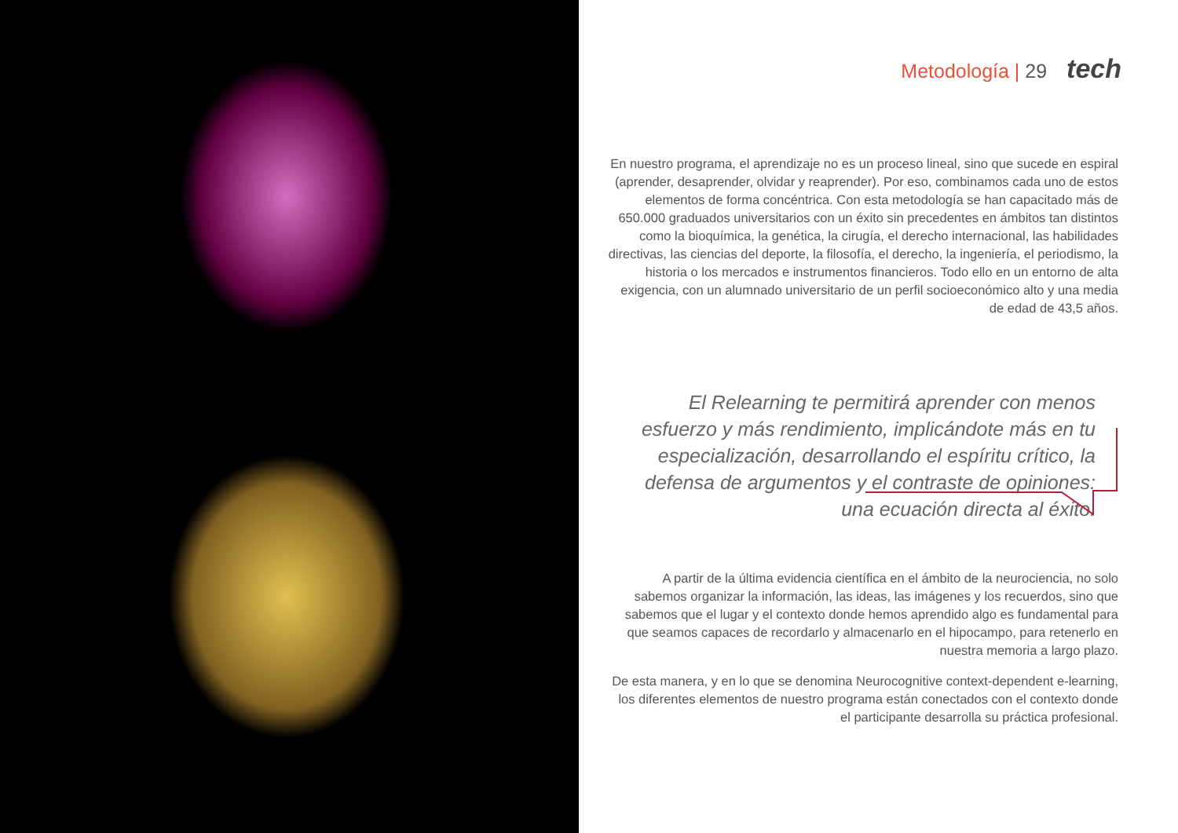Metodología | 29 tech
En nuestro programa, el aprendizaje no es un proceso lineal, sino que sucede en espiral (aprender, desaprender, olvidar y reaprender). Por eso, combinamos cada uno de estos elementos de forma concéntrica. Con esta metodología se han capacitado más de 650.000 graduados universitarios con un éxito sin precedentes en ámbitos tan distintos como la bioquímica, la genética, la cirugía, el derecho internacional, las habilidades directivas, las ciencias del deporte, la filosofía, el derecho, la ingeniería, el periodismo, la historia o los mercados e instrumentos financieros. Todo ello en un entorno de alta exigencia, con un alumnado universitario de un perfil socioeconómico alto y una media de edad de 43,5 años.
El Relearning te permitirá aprender con menos esfuerzo y más rendimiento, implicándote más en tu especialización, desarrollando el espíritu crítico, la defensa de argumentos y el contraste de opiniones: una ecuación directa al éxito.
A partir de la última evidencia científica en el ámbito de la neurociencia, no solo sabemos organizar la información, las ideas, las imágenes y los recuerdos, sino que sabemos que el lugar y el contexto donde hemos aprendido algo es fundamental para que seamos capaces de recordarlo y almacenarlo en el hipocampo, para retenerlo en nuestra memoria a largo plazo.
De esta manera, y en lo que se denomina Neurocognitive context-dependent e-learning, los diferentes elementos de nuestro programa están conectados con el contexto donde el participante desarrolla su práctica profesional.